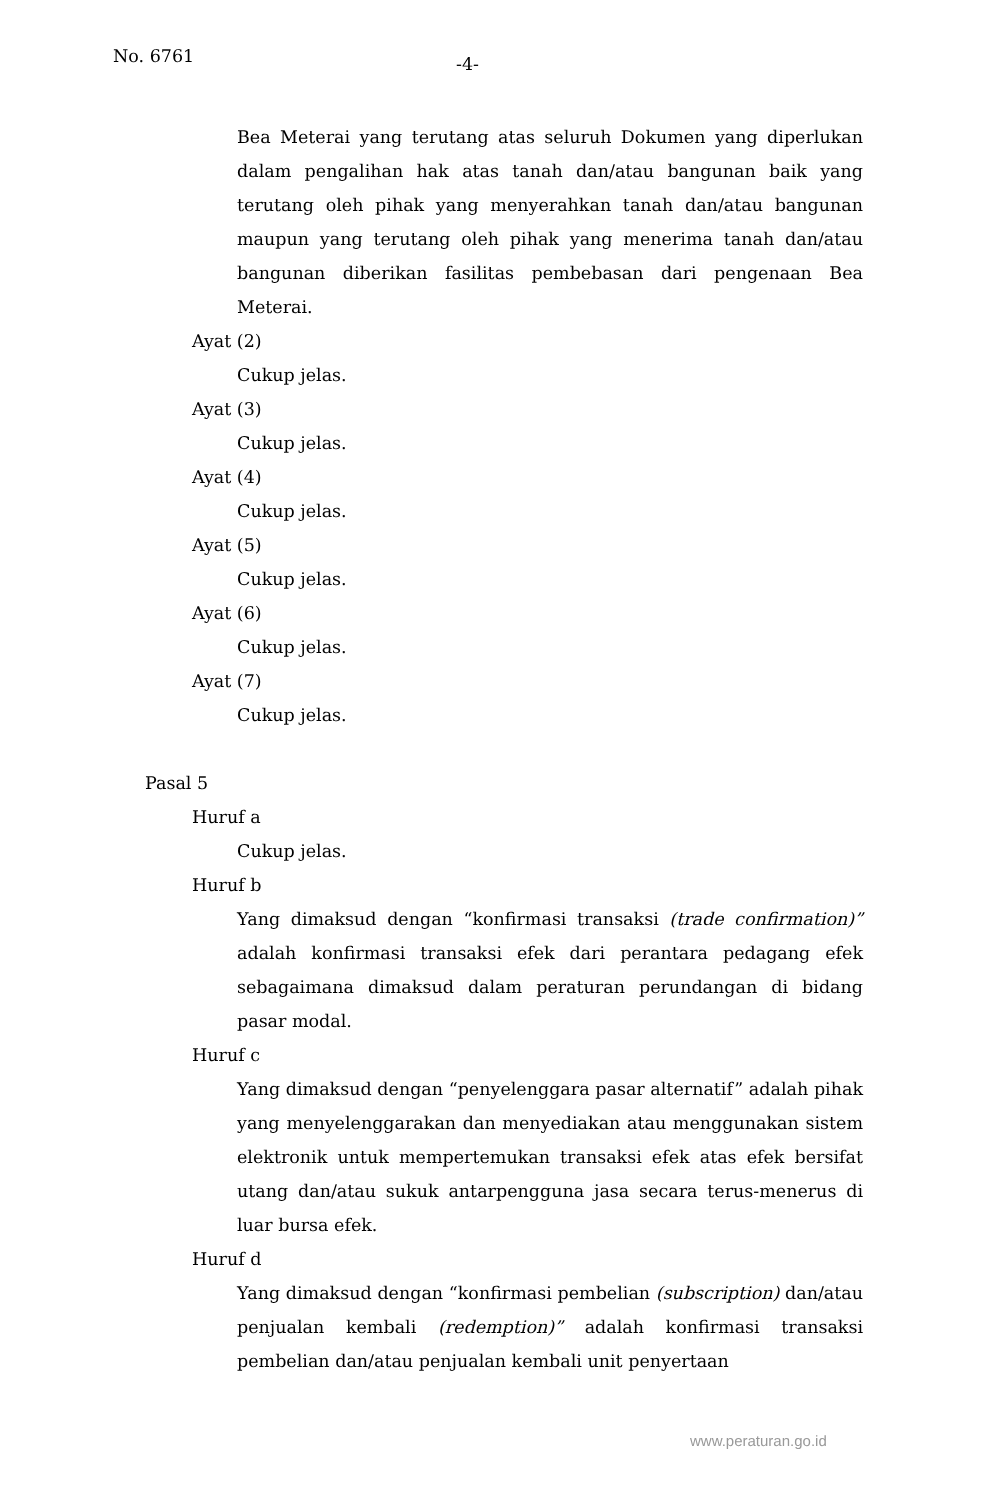No. 6761 -4-
Bea Meterai yang terutang atas seluruh Dokumen yang diperlukan dalam pengalihan hak atas tanah dan/atau bangunan baik yang terutang oleh pihak yang menyerahkan tanah dan/atau bangunan maupun yang terutang oleh pihak yang menerima tanah dan/atau bangunan diberikan fasilitas pembebasan dari pengenaan Bea Meterai.
Ayat (2)
Cukup jelas.
Ayat (3)
Cukup jelas.
Ayat (4)
Cukup jelas.
Ayat (5)
Cukup jelas.
Ayat (6)
Cukup jelas.
Ayat (7)
Cukup jelas.
Pasal 5
Huruf a
Cukup jelas.
Huruf b
Yang dimaksud dengan “konfirmasi transaksi (trade confirmation)” adalah konfirmasi transaksi efek dari perantara pedagang efek sebagaimana dimaksud dalam peraturan perundangan di bidang pasar modal.
Huruf c
Yang dimaksud dengan “penyelenggara pasar alternatif” adalah pihak yang menyelenggarakan dan menyediakan atau menggunakan sistem elektronik untuk mempertemukan transaksi efek atas efek bersifat utang dan/atau sukuk antarpengguna jasa secara terus-menerus di luar bursa efek.
Huruf d
Yang dimaksud dengan “konfirmasi pembelian (subscription) dan/atau penjualan kembali (redemption)” adalah konfirmasi transaksi pembelian dan/atau penjualan kembali unit penyertaan
www.peraturan.go.id